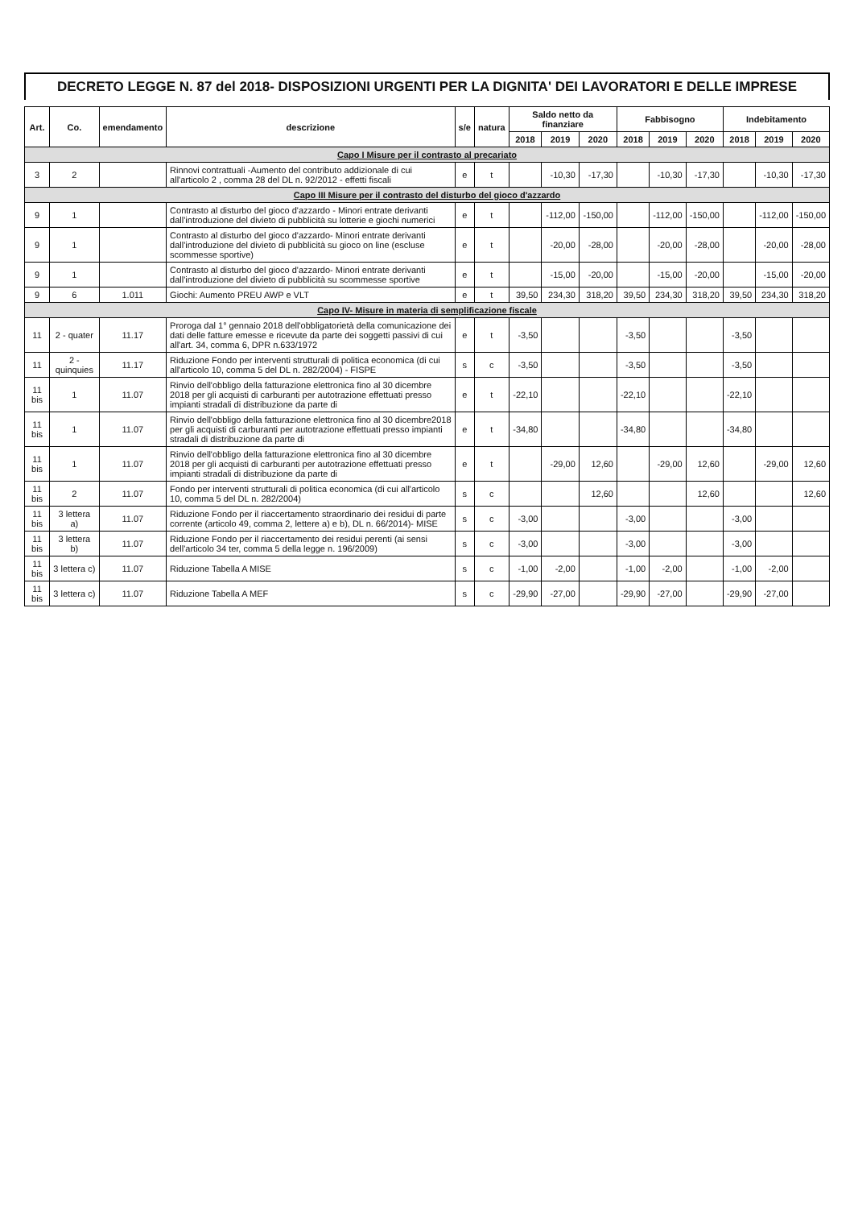DECRETO LEGGE N. 87 del 2018- DISPOSIZIONI URGENTI PER LA DIGNITA' DEI LAVORATORI E DELLE IMPRESE
| Art. | Co. | emendamento | descrizione | s/e | natura | Saldo netto da finanziare | | | Fabbisogno | | | Indebitamento | | |
| --- | --- | --- | --- | --- | --- | --- | --- | --- | --- | --- | --- | --- | --- | --- |
| | | | | | | 2018 | 2019 | 2020 | 2018 | 2019 | 2020 | 2018 | 2019 | 2020 |
| Capo I Misure per il contrasto al precariato | | | | | | | | | | | | | | |
| 3 | 2 | | Rinnovi contrattuali -Aumento del contributo addizionale di cui all'articolo 2 , comma 28 del DL n. 92/2012 - effetti fiscali | e | t | | -10,30 | -17,30 | | -10,30 | -17,30 | | -10,30 | -17,30 |
| Capo III Misure per il contrasto del disturbo del gioco d'azzardo | | | | | | | | | | | | | | |
| 9 | 1 | | Contrasto al disturbo del gioco d'azzardo - Minori entrate derivanti dall'introduzione del divieto di pubblicità su lotterie e giochi numerici | e | t | | -112,00 | -150,00 | | -112,00 | -150,00 | | -112,00 | -150,00 |
| 9 | 1 | | Contrasto al disturbo del gioco d'azzardo- Minori entrate derivanti dall'introduzione del divieto di pubblicità su gioco on line (escluse scommesse sportive) | e | t | | -20,00 | -28,00 | | -20,00 | -28,00 | | -20,00 | -28,00 |
| 9 | 1 | | Contrasto al disturbo del gioco d'azzardo- Minori entrate derivanti dall'introduzione del divieto di pubblicità su scommesse sportive | e | t | | -15,00 | -20,00 | | -15,00 | -20,00 | | -15,00 | -20,00 |
| 9 | 6 | 1.011 | Giochi: Aumento PREU AWP e VLT | e | t | 39,50 | 234,30 | 318,20 | 39,50 | 234,30 | 318,20 | 39,50 | 234,30 | 318,20 |
| Capo IV- Misure in materia di semplificazione fiscale | | | | | | | | | | | | | | |
| 11 | 2 - quater | 11.17 | Proroga dal 1° gennaio 2018 dell'obbligatorietà della comunicazione dei dati delle fatture emesse e ricevute da parte dei soggetti passivi di cui all'art. 34, comma 6, DPR n.633/1972 | e | t | -3,50 | | | -3,50 | | | -3,50 | | |
| 11 | 2 - quinquies | 11.17 | Riduzione Fondo per interventi strutturali di politica economica (di cui all'articolo 10, comma 5 del DL n. 282/2004) - FISPE | s | c | -3,50 | | | -3,50 | | | -3,50 | | |
| 11 bis | 1 | 11.07 | Rinvio dell'obbligo della fatturazione elettronica fino al 30 dicembre 2018 per gli acquisti di carburanti per autotrazione effettuati presso impianti stradali di distribuzione da parte di | e | t | -22,10 | | | -22,10 | | | -22,10 | | |
| 11 bis | 1 | 11.07 | Rinvio dell'obbligo della fatturazione elettronica fino al 30 dicembre2018 per gli acquisti di carburanti per autotrazione effettuati presso impianti stradali di distribuzione da parte di | e | t | -34,80 | | | -34,80 | | | -34,80 | | |
| 11 bis | 1 | 11.07 | Rinvio dell'obbligo della fatturazione elettronica fino al 30 dicembre 2018 per gli acquisti di carburanti per autotrazione effettuati presso impianti stradali di distribuzione da parte di | e | t | | -29,00 | 12,60 | | -29,00 | 12,60 | | -29,00 | 12,60 |
| 11 bis | 2 | 11.07 | Fondo per interventi strutturali di politica economica (di cui all'articolo 10, comma 5 del DL n. 282/2004) | s | c | | | 12,60 | | | 12,60 | | | 12,60 |
| 11 bis | 3 lettera a) | 11.07 | Riduzione Fondo per il riaccertamento straordinario dei residui di parte corrente (articolo 49, comma 2, lettere a) e b), DL n. 66/2014)- MISE | s | c | -3,00 | | | -3,00 | | | -3,00 | | |
| 11 bis | 3 lettera b) | 11.07 | Riduzione Fondo per il riaccertamento dei residui perenti (ai sensi dell'articolo 34 ter, comma 5 della legge n. 196/2009) | s | c | -3,00 | | | -3,00 | | | -3,00 | | |
| 11 bis | 3 lettera c) | 11.07 | Riduzione Tabella A MISE | s | c | -1,00 | -2,00 | | -1,00 | -2,00 | | -1,00 | -2,00 | |
| 11 bis | 3 lettera c) | 11.07 | Riduzione Tabella A MEF | s | c | -29,90 | -27,00 | | -29,90 | -27,00 | | -29,90 | -27,00 | |